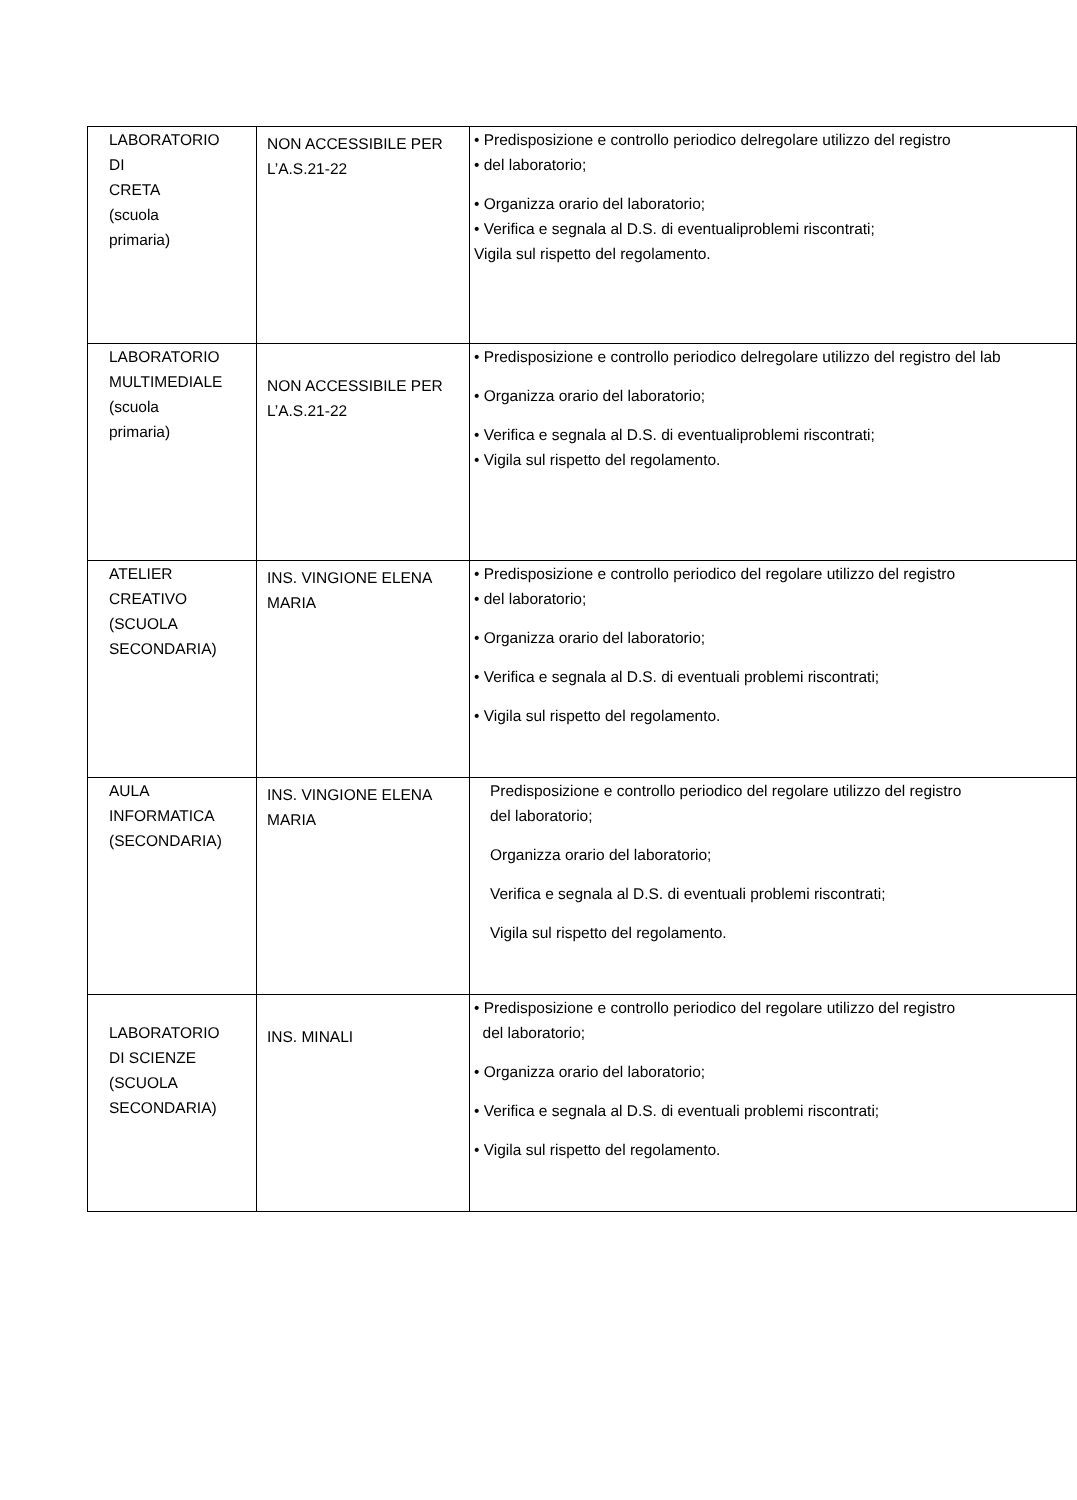| LABORATORIO DI CRETA (scuola primaria) | NON ACCESSIBILE PER L’A.S.21-22 | • Predisposizione e controllo periodico delregolare utilizzo del registro • del laboratorio; • Organizza orario del laboratorio; • Verifica e segnala al D.S. di eventualiproblemi riscontrati; Vigila sul rispetto del regolamento. |
| LABORATORIO MULTIMEDIALE (scuola primaria) | NON ACCESSIBILE PER L’A.S.21-22 | • Predisposizione e controllo periodico delregolare utilizzo del registro del lab • Organizza orario del laboratorio; • Verifica e segnala al D.S. di eventualiproblemi riscontrati; • Vigila sul rispetto del regolamento. |
| ATELIER CREATIVO (SCUOLA SECONDARIA) | INS. VINGIONE ELENA MARIA | • Predisposizione e controllo periodico del regolare utilizzo del registro • del laboratorio; • Organizza orario del laboratorio; • Verifica e segnala al D.S. di eventuali problemi riscontrati; • Vigila sul rispetto del regolamento. |
| AULA INFORMATICA (SECONDARIA) | INS. VINGIONE ELENA MARIA | Predisposizione e controllo periodico del regolare utilizzo del registro del laboratorio; Organizza orario del laboratorio; Verifica e segnala al D.S. di eventuali problemi riscontrati; Vigila sul rispetto del regolamento. |
| LABORATORIO DI SCIENZE (SCUOLA SECONDARIA) | INS. MINALI | • Predisposizione e controllo periodico del regolare utilizzo del registro del laboratorio; • Organizza orario del laboratorio; • Verifica e segnala al D.S. di eventuali problemi riscontrati; • Vigila sul rispetto del regolamento. |